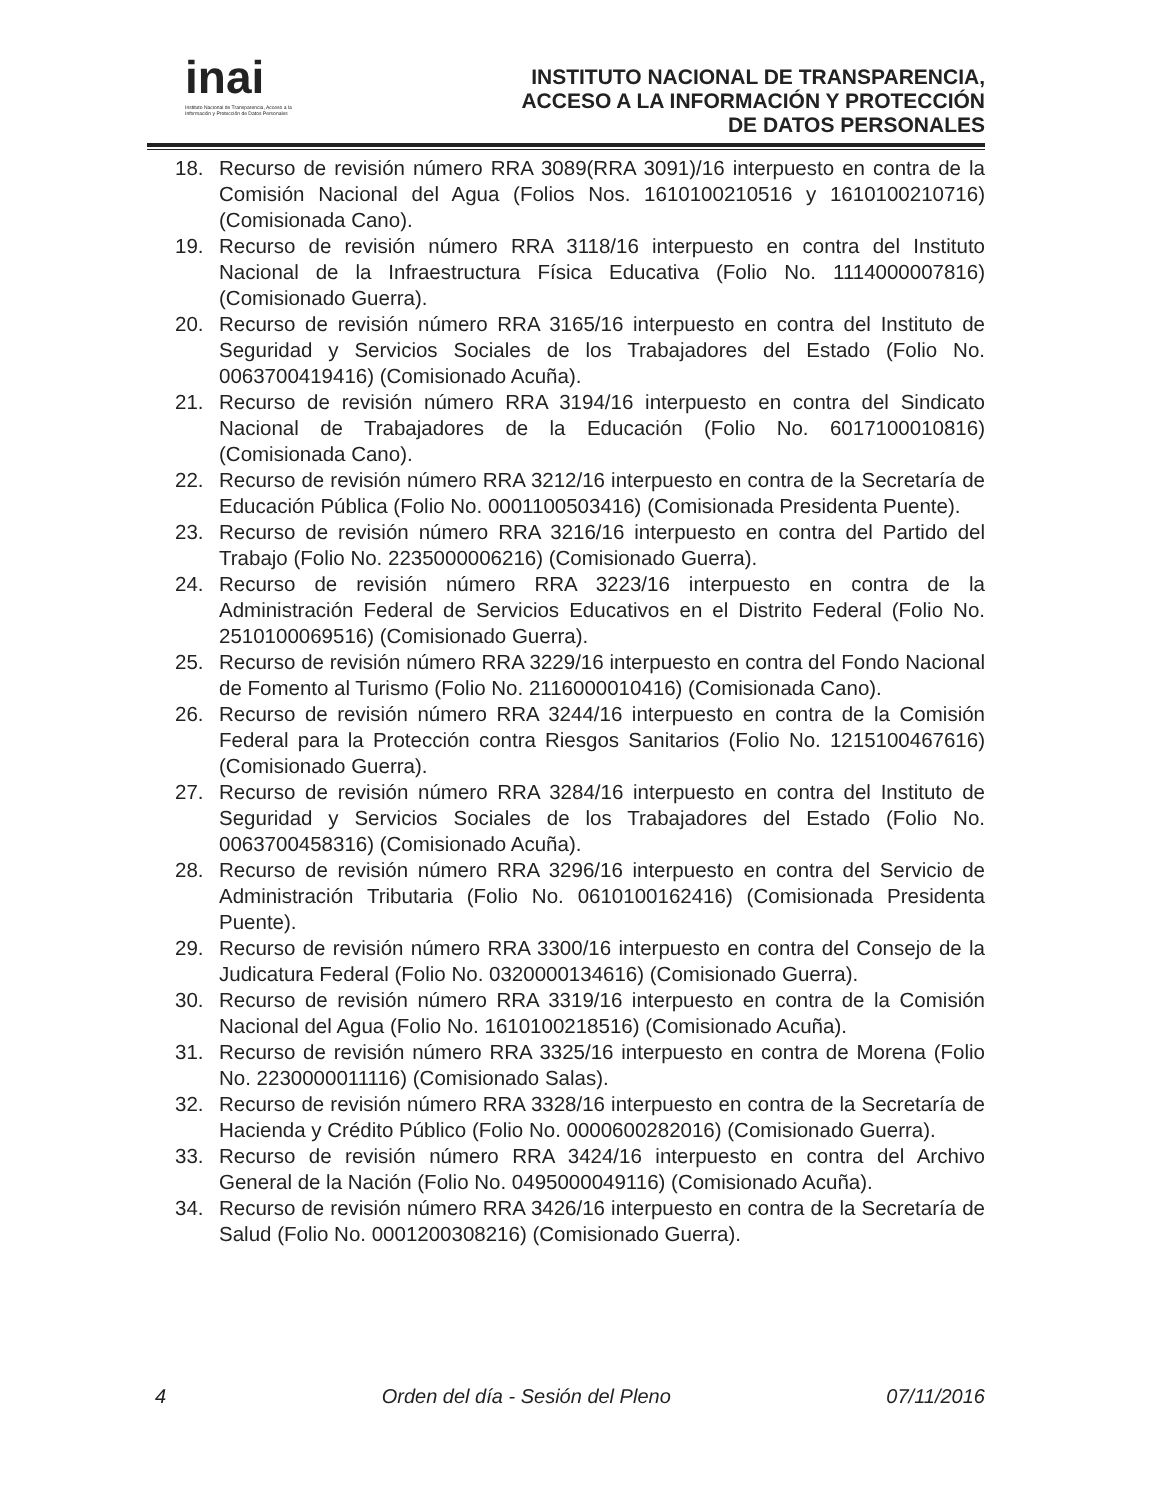inai
Instituto Nacional de Transparencia, Acceso a la Información y Protección de Datos Personales
INSTITUTO NACIONAL DE TRANSPARENCIA,
ACCESO A LA INFORMACIÓN Y PROTECCIÓN
DE DATOS PERSONALES
18. Recurso de revisión número RRA 3089(RRA 3091)/16 interpuesto en contra de la Comisión Nacional del Agua (Folios Nos. 1610100210516 y 1610100210716) (Comisionada Cano).
19. Recurso de revisión número RRA 3118/16 interpuesto en contra del Instituto Nacional de la Infraestructura Física Educativa (Folio No. 1114000007816) (Comisionado Guerra).
20. Recurso de revisión número RRA 3165/16 interpuesto en contra del Instituto de Seguridad y Servicios Sociales de los Trabajadores del Estado (Folio No. 0063700419416) (Comisionado Acuña).
21. Recurso de revisión número RRA 3194/16 interpuesto en contra del Sindicato Nacional de Trabajadores de la Educación (Folio No. 6017100010816) (Comisionada Cano).
22. Recurso de revisión número RRA 3212/16 interpuesto en contra de la Secretaría de Educación Pública (Folio No. 0001100503416) (Comisionada Presidenta Puente).
23. Recurso de revisión número RRA 3216/16 interpuesto en contra del Partido del Trabajo (Folio No. 2235000006216) (Comisionado Guerra).
24. Recurso de revisión número RRA 3223/16 interpuesto en contra de la Administración Federal de Servicios Educativos en el Distrito Federal (Folio No. 2510100069516) (Comisionado Guerra).
25. Recurso de revisión número RRA 3229/16 interpuesto en contra del Fondo Nacional de Fomento al Turismo (Folio No. 2116000010416) (Comisionada Cano).
26. Recurso de revisión número RRA 3244/16 interpuesto en contra de la Comisión Federal para la Protección contra Riesgos Sanitarios (Folio No. 1215100467616) (Comisionado Guerra).
27. Recurso de revisión número RRA 3284/16 interpuesto en contra del Instituto de Seguridad y Servicios Sociales de los Trabajadores del Estado (Folio No. 0063700458316) (Comisionado Acuña).
28. Recurso de revisión número RRA 3296/16 interpuesto en contra del Servicio de Administración Tributaria (Folio No. 0610100162416) (Comisionada Presidenta Puente).
29. Recurso de revisión número RRA 3300/16 interpuesto en contra del Consejo de la Judicatura Federal (Folio No. 0320000134616) (Comisionado Guerra).
30. Recurso de revisión número RRA 3319/16 interpuesto en contra de la Comisión Nacional del Agua (Folio No. 1610100218516) (Comisionado Acuña).
31. Recurso de revisión número RRA 3325/16 interpuesto en contra de Morena (Folio No. 2230000011116) (Comisionado Salas).
32. Recurso de revisión número RRA 3328/16 interpuesto en contra de la Secretaría de Hacienda y Crédito Público (Folio No. 0000600282016) (Comisionado Guerra).
33. Recurso de revisión número RRA 3424/16 interpuesto en contra del Archivo General de la Nación (Folio No. 0495000049116) (Comisionado Acuña).
34. Recurso de revisión número RRA 3426/16 interpuesto en contra de la Secretaría de Salud (Folio No. 0001200308216) (Comisionado Guerra).
4 Orden del día - Sesión del Pleno 07/11/2016